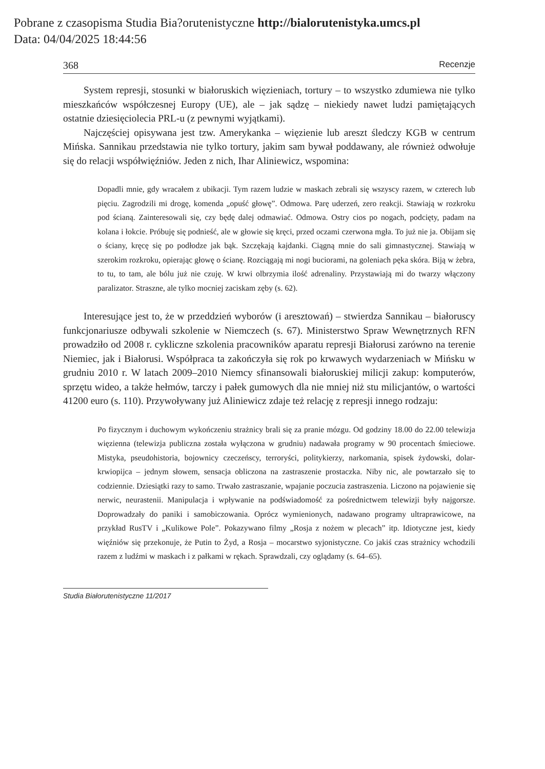Pobrane z czasopisma Studia Bia?orutenistyczne http://bialorutenistyka.umcs.pl
Data: 04/04/2025 18:44:56
368 Recenzje
System represji, stosunki w białoruskich więzieniach, tortury – to wszystko zdumiewa nie tylko mieszkańców współczesnej Europy (UE), ale – jak sądzę – niekiedy nawet ludzi pamiętających ostatnie dziesięciolecia PRL-u (z pewnymi wyjątkami).
Najczęściej opisywana jest tzw. Amerykanka – więzienie lub areszt śledczy KGB w centrum Mińska. Sannikau przedstawia nie tylko tortury, jakim sam bywał poddawany, ale również odwołuje się do relacji współwięźniów. Jeden z nich, Ihar Aliniewicz, wspomina:
Dopadli mnie, gdy wracałem z ubikacji. Tym razem ludzie w maskach zebrali się wszyscy razem, w czterech lub pięciu. Zagrodzili mi drogę, komenda „opuść głowę”. Odmowa. Parę uderzeń, zero reakcji. Stawiają w rozkroku pod ścianą. Zainteresowali się, czy będę dalej odmawiać. Odmowa. Ostry cios po nogach, podcięty, padam na kolana i łokcie. Próbuję się podnieść, ale w głowie się kręci, przed oczami czerwona mgła. To już nie ja. Obijam się o ściany, kręcę się po podłodze jak bąk. Szczękają kajdanki. Ciągną mnie do sali gimnastycznej. Stawiają w szerokim rozkroku, opierając głowę o ścianę. Rozciągają mi nogi buciorami, na goleniach pęka skóra. Biją w żebra, to tu, to tam, ale bólu już nie czuję. W krwi olbrzymia ilość adrenaliny. Przystawiają mi do twarzy włączony paralizator. Straszne, ale tylko mocniej zaciskam zęby (s. 62).
Interesujące jest to, że w przeddzień wyborów (i aresztowań) – stwierdza Sannikau – białoruscy funkcjonariusze odbywali szkolenie w Niemczech (s. 67). Ministerstwo Spraw Wewnętrznych RFN prowadziło od 2008 r. cykliczne szkolenia pracowników aparatu represji Białorusi zarówno na terenie Niemiec, jak i Białorusi. Współpraca ta zakończyła się rok po krwawych wydarzeniach w Mińsku w grudniu 2010 r. W latach 2009–2010 Niemcy sfinansowali białoruskiej milicji zakup: komputerów, sprzętu wideo, a także hełmów, tarczy i pałek gumowych dla nie mniej niż stu milicjantów, o wartości 41200 euro (s. 110). Przywoływany już Aliniewicz zdaje też relację z represji innego rodzaju:
Po fizycznym i duchowym wykończeniu strażnicy brali się za pranie mózgu. Od godziny 18.00 do 22.00 telewizja więzienna (telewizja publiczna została wyłączona w grudniu) nadawała programy w 90 procentach śmieciowe. Mistyka, pseudohistoria, bojownicy czeczeńscy, terroryści, politykierzy, narkomania, spisek żydowski, dolar-krwiopijca – jednym słowem, sensacja obliczona na zastraszenie prostaczka. Niby nic, ale powtarzało się to codziennie. Dziesiątki razy to samo. Trwało zastraszanie, wpajanie poczucia zastraszenia. Liczono na pojawienie się nerwic, neurastenii. Manipulacja i wpływanie na podświadomość za pośrednictwem telewizji były najgorsze. Doprowadzały do paniki i samobiczowania. Oprócz wymienionych, nadawano programy ultraprawicowe, na przykład RusTV i „Kulikowe Pole”. Pokazywano filmy „Rosja z nożem w plecach” itp. Idiotyczne jest, kiedy więźniów się przekonuje, że Putin to Żyd, a Rosja – mocarstwo syjonistyczne. Co jakiś czas strażnicy wchodzili razem z ludźmi w maskach i z pałkami w rękach. Sprawdzali, czy oglądamy (s. 64–65).
Studia Białorutenistyczne 11/2017